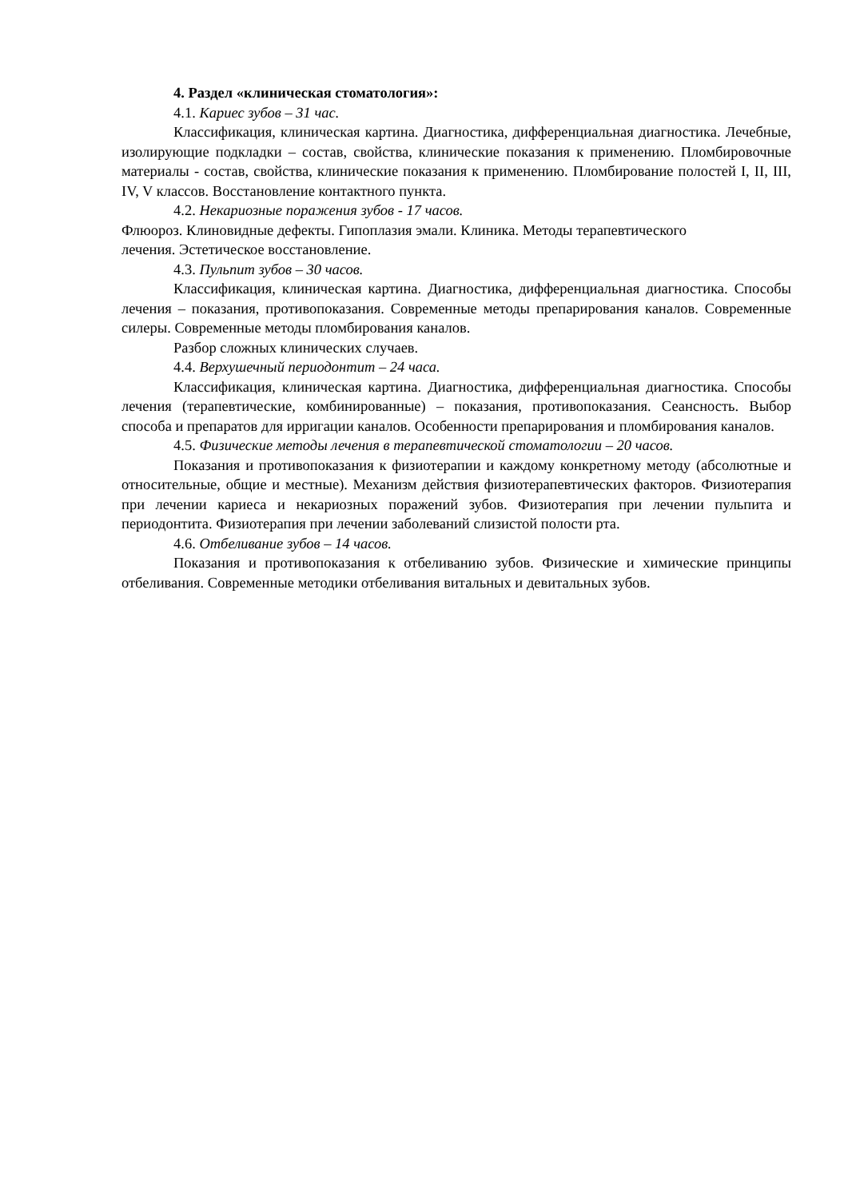4. Раздел «клиническая стоматология»:
4.1. Кариес зубов – 31 час.
Классификация, клиническая картина. Диагностика, дифференциальная диагностика. Лечебные, изолирующие подкладки – состав, свойства, клинические показания к применению. Пломбировочные материалы - состав, свойства, клинические показания к применению. Пломбирование полостей I, II, III, IV, V классов. Восстановление контактного пункта.
4.2. Некариозные поражения зубов - 17 часов.
Флюороз. Клиновидные дефекты. Гипоплазия эмали. Клиника. Методы терапевтического
лечения. Эстетическое восстановление.
4.3. Пульпит зубов – 30 часов.
Классификация, клиническая картина. Диагностика, дифференциальная диагностика. Способы лечения – показания, противопоказания. Современные методы препарирования каналов. Современные силеры. Современные методы пломбирования каналов.
Разбор сложных клинических случаев.
4.4. Верхушечный периодонтит – 24 часа.
Классификация, клиническая картина. Диагностика, дифференциальная диагностика. Способы лечения (терапевтические, комбинированные) – показания, противопоказания. Сеансность. Выбор способа и препаратов для ирригации каналов. Особенности препарирования и пломбирования каналов.
4.5. Физические методы лечения в терапевтической стоматологии – 20 часов.
Показания и противопоказания к физиотерапии и каждому конкретному методу (абсолютные и относительные, общие и местные). Механизм действия физиотерапевтических факторов. Физиотерапия при лечении кариеса и некариозных поражений зубов. Физиотерапия при лечении пульпита и периодонтита. Физиотерапия при лечении заболеваний слизистой полости рта.
4.6. Отбеливание зубов – 14 часов.
Показания и противопоказания к отбеливанию зубов. Физические и химические принципы отбеливания. Современные методики отбеливания витальных и девитальных зубов.